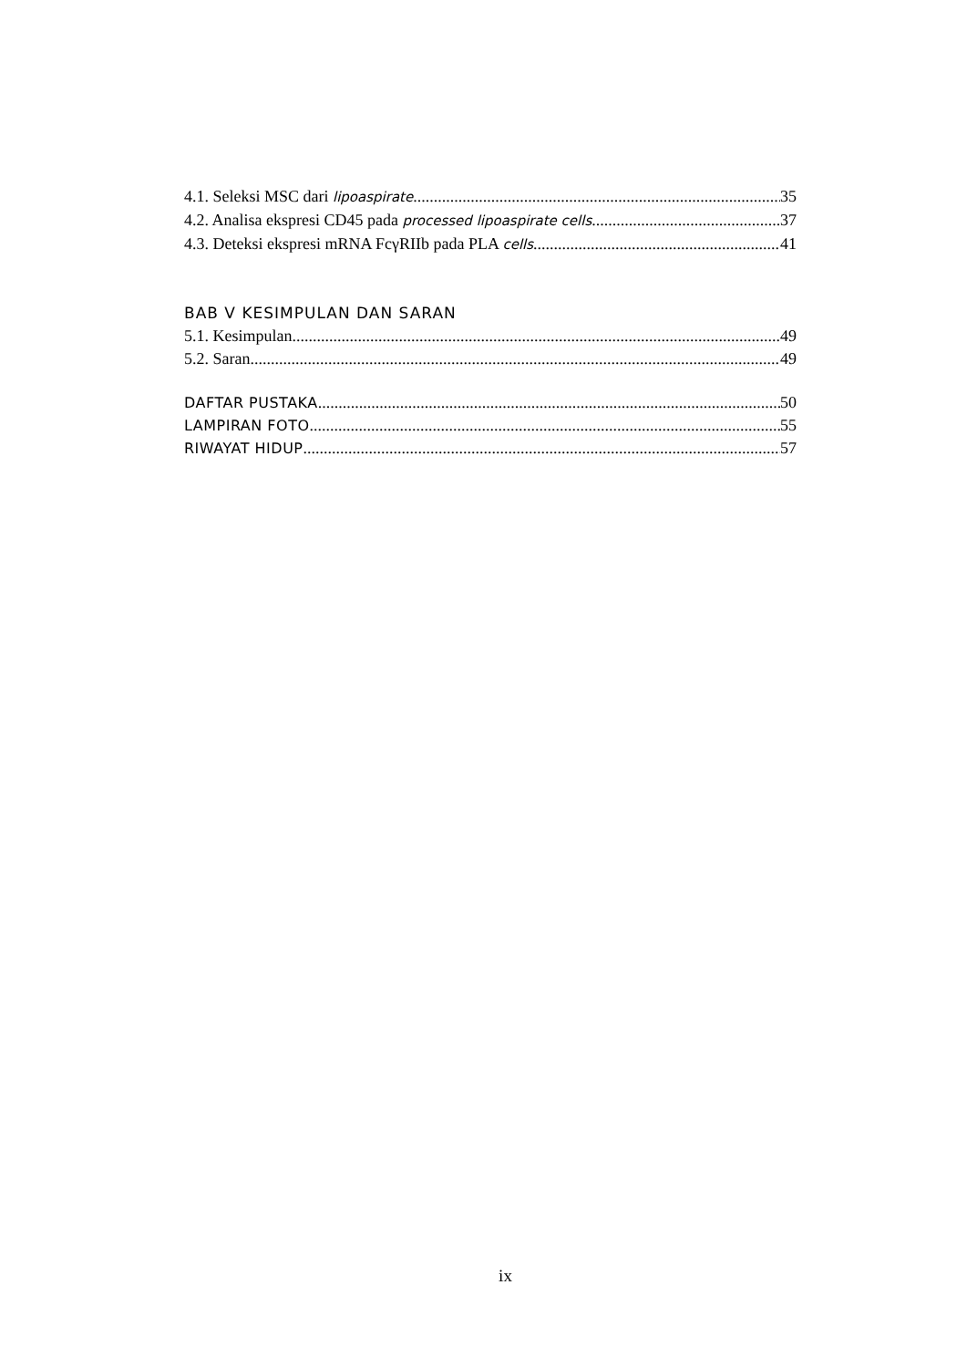4.1. Seleksi MSC dari lipoaspirate 35
4.2. Analisa ekspresi CD45 pada processed lipoaspirate cells 37
4.3. Deteksi ekspresi mRNA FcγRIIb pada PLA cells 41
BAB V KESIMPULAN DAN SARAN
5.1. Kesimpulan 49
5.2. Saran 49
DAFTAR PUSTAKA 50
LAMPIRAN FOTO 55
RIWAYAT HIDUP 57
ix